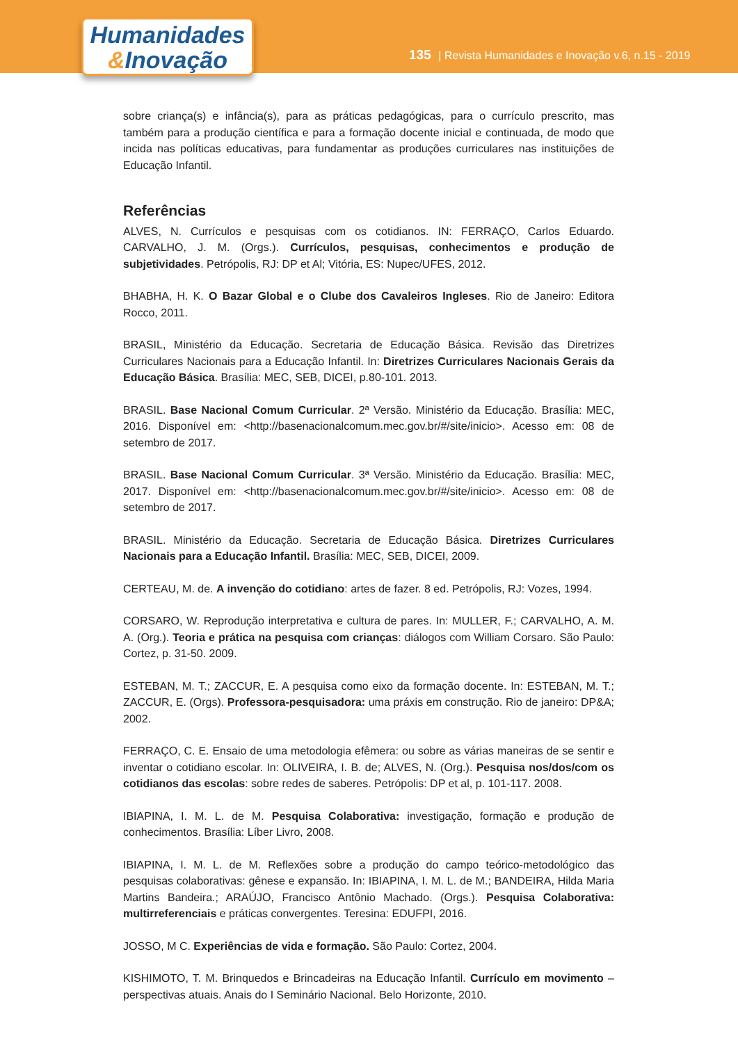Humanidades
&Inovação
135 | Revista Humanidades e Inovação v.6, n.15 - 2019
sobre criança(s) e infância(s), para as práticas pedagógicas, para o currículo prescrito, mas também para a produção científica e para a formação docente inicial e continuada, de modo que incida nas políticas educativas, para fundamentar as produções curriculares nas instituições de Educação Infantil.
Referências
ALVES, N. Currículos e pesquisas com os cotidianos. IN: FERRAÇO, Carlos Eduardo. CARVALHO, J. M. (Orgs.). Currículos, pesquisas, conhecimentos e produção de subjetividades. Petrópolis, RJ: DP et Al; Vitória, ES: Nupec/UFES, 2012.
BHABHA, H. K. O Bazar Global e o Clube dos Cavaleiros Ingleses. Rio de Janeiro: Editora Rocco, 2011.
BRASIL, Ministério da Educação. Secretaria de Educação Básica. Revisão das Diretrizes Curriculares Nacionais para a Educação Infantil. In: Diretrizes Curriculares Nacionais Gerais da Educação Básica. Brasília: MEC, SEB, DICEI, p.80-101. 2013.
BRASIL. Base Nacional Comum Curricular. 2ª Versão. Ministério da Educação. Brasília: MEC, 2016. Disponível em: <http://basenacionalcomum.mec.gov.br/#/site/inicio>. Acesso em: 08 de setembro de 2017.
BRASIL. Base Nacional Comum Curricular. 3ª Versão. Ministério da Educação. Brasília: MEC, 2017. Disponível em: <http://basenacionalcomum.mec.gov.br/#/site/inicio>. Acesso em: 08 de setembro de 2017.
BRASIL. Ministério da Educação. Secretaria de Educação Básica. Diretrizes Curriculares Nacionais para a Educação Infantil. Brasília: MEC, SEB, DICEI, 2009.
CERTEAU, M. de. A invenção do cotidiano: artes de fazer. 8 ed. Petrópolis, RJ: Vozes, 1994.
CORSARO, W. Reprodução interpretativa e cultura de pares. In: MULLER, F.; CARVALHO, A. M. A. (Org.). Teoria e prática na pesquisa com crianças: diálogos com William Corsaro. São Paulo: Cortez, p. 31-50. 2009.
ESTEBAN, M. T.; ZACCUR, E. A pesquisa como eixo da formação docente. In: ESTEBAN, M. T.; ZACCUR, E. (Orgs). Professora-pesquisadora: uma práxis em construção. Rio de janeiro: DP&A; 2002.
FERRAÇO, C. E. Ensaio de uma metodologia efêmera: ou sobre as várias maneiras de se sentir e inventar o cotidiano escolar. In: OLIVEIRA, I. B. de; ALVES, N. (Org.). Pesquisa nos/dos/com os cotidianos das escolas: sobre redes de saberes. Petrópolis: DP et al, p. 101-117. 2008.
IBIAPINA, I. M. L. de M. Pesquisa Colaborativa: investigação, formação e produção de conhecimentos. Brasília: Líber Livro, 2008.
IBIAPINA, I. M. L. de M. Reflexões sobre a produção do campo teórico-metodológico das pesquisas colaborativas: gênese e expansão. In: IBIAPINA, I. M. L. de M.; BANDEIRA, Hilda Maria Martins Bandeira.; ARAÚJO, Francisco Antônio Machado. (Orgs.). Pesquisa Colaborativa: multirreferenciais e práticas convergentes. Teresina: EDUFPI, 2016.
JOSSO, M C. Experiências de vida e formação. São Paulo: Cortez, 2004.
KISHIMOTO, T. M. Brinquedos e Brincadeiras na Educação Infantil. Currículo em movimento – perspectivas atuais. Anais do I Seminário Nacional. Belo Horizonte, 2010.